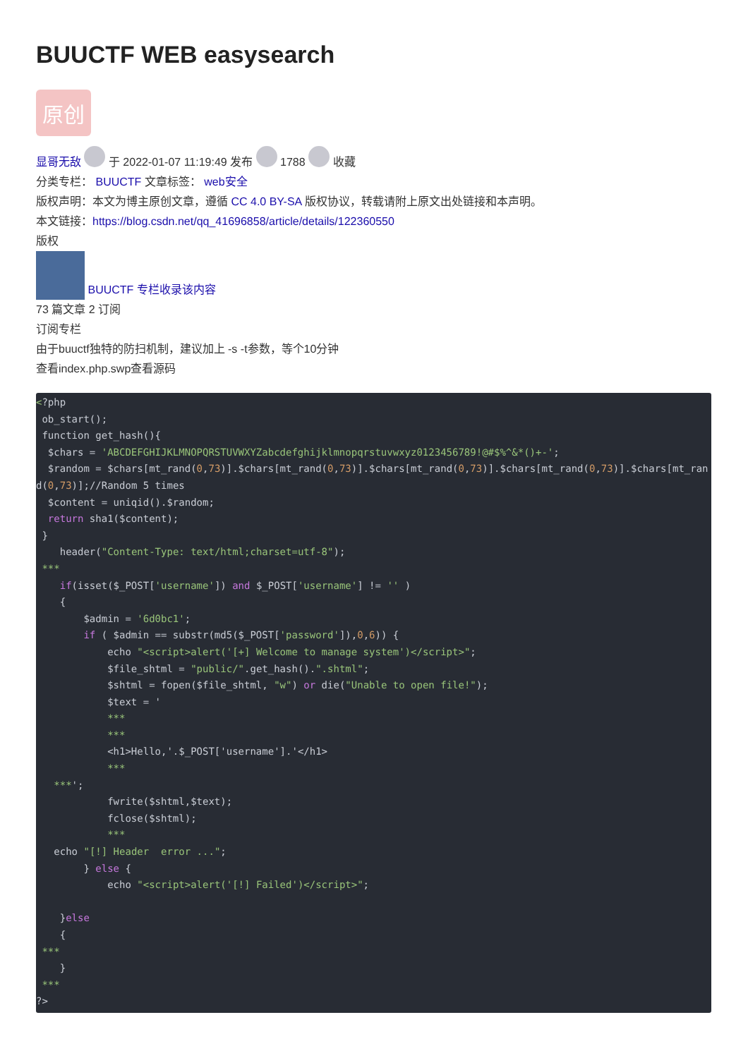BUUCTF WEB easysearch
原创
显哥无敌 于 2022-01-07 11:19:49 发布 1788 收藏
分类专栏： BUUCTF 文章标签： web安全
版权声明：本文为博主原创文章，遵循 CC 4.0 BY-SA 版权协议，转载请附上原文出处链接和本声明。
本文链接：https://blog.csdn.net/qq_41696858/article/details/122360550
版权
BUUCTF 专栏收录该内容
73 篇文章 2 订阅
订阅专栏
由于buuctf独特的防扫机制，建议加上 -s -t参数，等个10分钟
查看index.php.swp查看源码
<?php
 ob_start();
 function get_hash(){
  $chars = 'ABCDEFGHIJKLMNOPQRSTUVWXYZabcdefghijklmnopqrstuvwxyz0123456789!@#$%^&*()+-';
  $random = $chars[mt_rand(0,73)].$chars[mt_rand(0,73)].$chars[mt_rand(0,73)].$chars[mt_rand(0,73)].$chars[mt_rand(0,73)];//Random 5 times
  $content = uniqid().$random;
  return sha1($content);
 }
    header("Content-Type: text/html;charset=utf-8");
 ***
    if(isset($_POST['username']) and $_POST['username'] != '' )
    {
        $admin = '6d0bc1';
        if ( $admin == substr(md5($_POST['password']),0,6)) {
            echo "<script>alert('[+] Welcome to manage system')</script>";
            $file_shtml = "public/".get_hash().".shtml";
            $shtml = fopen($file_shtml, "w") or die("Unable to open file!");
            $text = '
            ***
            ***
            <h1>Hello,'.$_POST['username'].'</h1>
            ***
   ***';
            fwrite($shtml,$text);
            fclose($shtml);
            ***
   echo "[!] Header  error ...";
        } else {
            echo "<script>alert('[!] Failed')</script>";

    }else
    {
 ***
    }
 ***
?>